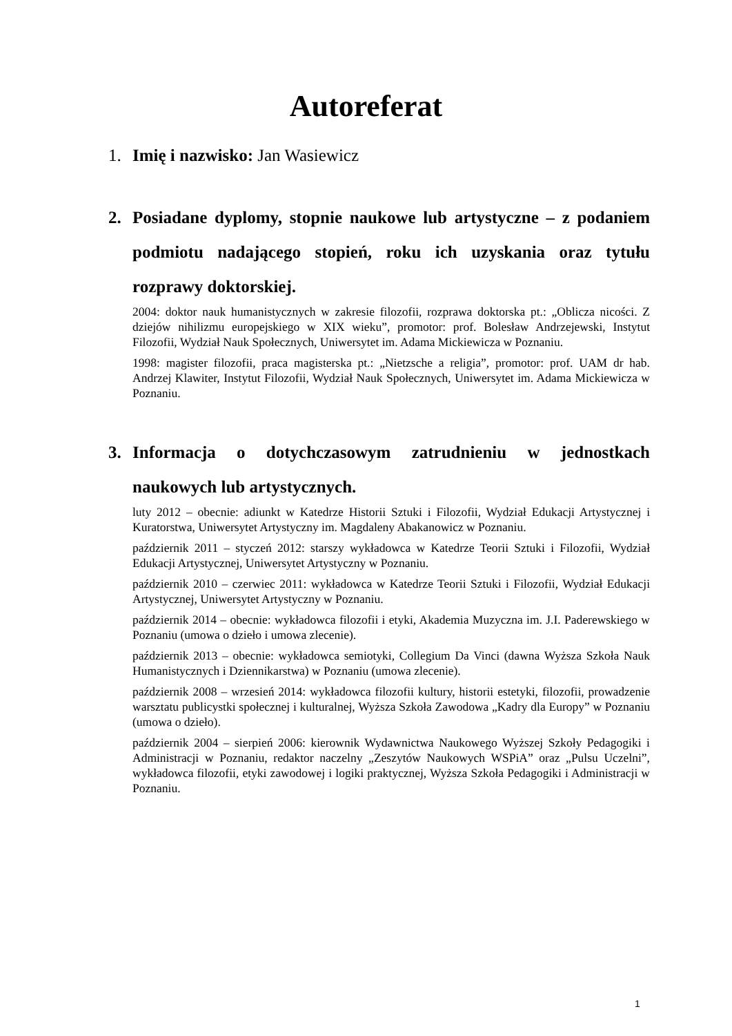Autoreferat
1. Imię i nazwisko: Jan Wasiewicz
2. Posiadane dyplomy, stopnie naukowe lub artystyczne – z podaniem podmiotu nadającego stopień, roku ich uzyskania oraz tytułu rozprawy doktorskiej.
2004: doktor nauk humanistycznych w zakresie filozofii, rozprawa doktorska pt.: „Oblicza nicości. Z dziejów nihilizmu europejskiego w XIX wieku”, promotor: prof. Bolesław Andrzejewski, Instytut Filozofii, Wydział Nauk Społecznych, Uniwersytet im. Adama Mickiewicza w Poznaniu.
1998: magister filozofii, praca magisterska pt.: „Nietzsche a religia”, promotor: prof. UAM dr hab. Andrzej Klawiter, Instytut Filozofii, Wydział Nauk Społecznych, Uniwersytet im. Adama Mickiewicza w Poznaniu.
3. Informacja o dotychczasowym zatrudnieniu w jednostkach naukowych lub artystycznych.
luty 2012 – obecnie: adiunkt w Katedrze Historii Sztuki i Filozofii, Wydział Edukacji Artystycznej i Kuratorstwa, Uniwersytet Artystyczny im. Magdaleny Abakanowicz w Poznaniu.
październik 2011 – styczeń 2012: starszy wykładowca w Katedrze Teorii Sztuki i Filozofii, Wydział Edukacji Artystycznej, Uniwersytet Artystyczny w Poznaniu.
październik 2010 – czerwiec 2011: wykładowca w Katedrze Teorii Sztuki i Filozofii, Wydział Edukacji Artystycznej, Uniwersytet Artystyczny w Poznaniu.
październik 2014 – obecnie: wykładowca filozofii i etyki, Akademia Muzyczna im. J.I. Paderewskiego w Poznaniu (umowa o dzieło i umowa zlecenie).
październik 2013 – obecnie: wykładowca semiotyki, Collegium Da Vinci (dawna Wyższa Szkoła Nauk Humanistycznych i Dziennikarstwa) w Poznaniu (umowa zlecenie).
październik 2008 – wrzesień 2014: wykładowca filozofii kultury, historii estetyki, filozofii, prowadzenie warsztatu publicystki społecznej i kulturalnej, Wyższa Szkoła Zawodowa „Kadry dla Europy” w Poznaniu (umowa o dzieło).
październik 2004 – sierpień 2006: kierownik Wydawnictwa Naukowego Wyższej Szkoły Pedagogiki i Administracji w Poznaniu, redaktor naczelny „Zeszytów Naukowych WSPiA” oraz „Pulsu Uczelni”, wykładowca filozofii, etyki zawodowej i logiki praktycznej, Wyższa Szkoła Pedagogiki i Administracji w Poznaniu.
1